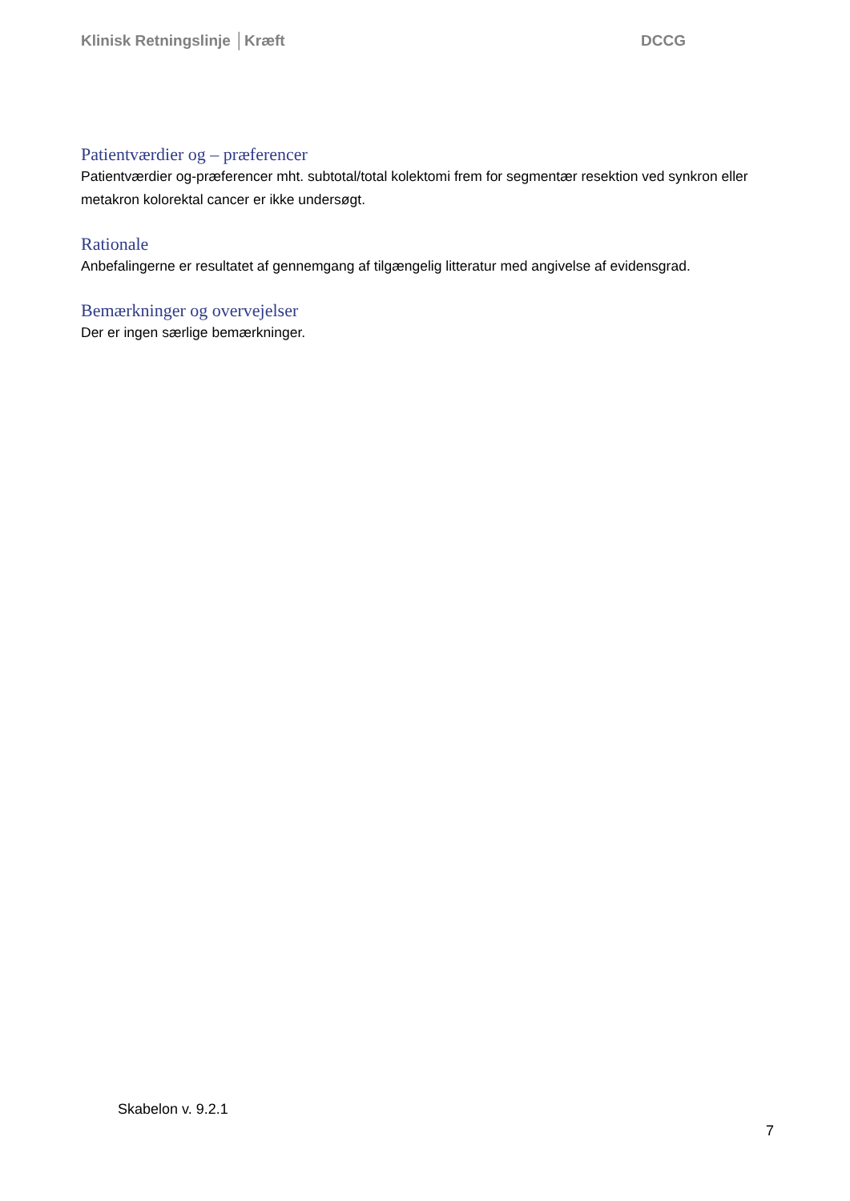Klinisk Retningslinje │Kræft DCCG
Patientværdier og – præferencer
Patientværdier og-præferencer mht. subtotal/total kolektomi frem for segmentær resektion ved synkron eller metakron kolorektal cancer er ikke undersøgt.
Rationale
Anbefalingerne er resultatet af gennemgang af tilgængelig litteratur med angivelse af evidensgrad.
Bemærkninger og overvejelser
Der er ingen særlige bemærkninger.
Skabelon v. 9.2.1
7